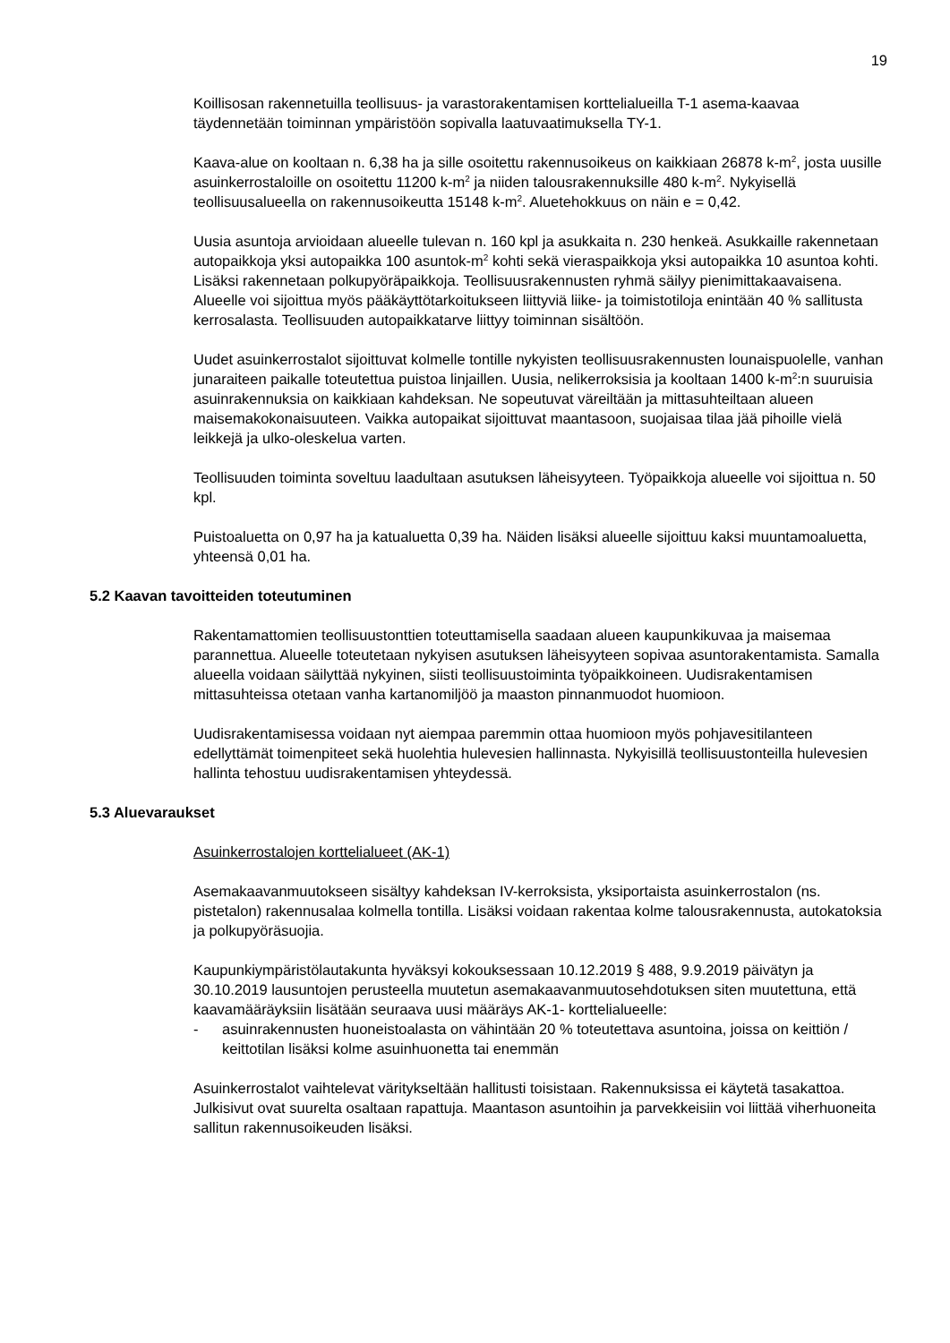19
Koillisosan rakennetuilla teollisuus- ja varastorakentamisen korttelialueilla T-1 asema-kaavaa täydennetään toiminnan ympäristöön sopivalla laatuvaatimuksella TY-1.
Kaava-alue on kooltaan n. 6,38 ha ja sille osoitettu rakennusoikeus on kaikkiaan 26878 k-m<sup>2</sup>, josta uusille asuinkerrostaloille on osoitettu 11200 k-m<sup>2</sup> ja niiden talousrakennuksille 480 k-m<sup>2</sup>. Nykyisellä teollisuusalueella on rakennusoikeutta 15148 k-m<sup>2</sup>. Aluetehokkuus on näin e = 0,42.
Uusia asuntoja arvioidaan alueelle tulevan n. 160 kpl ja asukkaita n. 230 henkeä. Asukkaille rakennetaan autopaikkoja yksi autopaikka 100 asuntok-m<sup>2</sup> kohti sekä vieraspaikkoja yksi autopaikka 10 asuntoa kohti. Lisäksi rakennetaan polkupyöräpaikkoja. Teollisuusrakennusten ryhmä säilyy pienimittakaavaisena. Alueelle voi sijoittua myös pääkäyttötarkoitukseen liittyviä liike- ja toimistotiloja enintään 40 % sallitusta kerrosalasta. Teollisuuden autopaikkatarve liittyy toiminnan sisältöön.
Uudet asuinkerrostalot sijoittuvat kolmelle tontille nykyisten teollisuusrakennusten lounaispuolelle, vanhan junaraiteen paikalle toteutettua puistoa linjaillen. Uusia, nelikerroksisia ja kooltaan 1400 k-m<sup>2</sup>:n suuruisia asuinrakennuksia on kaikkiaan kahdeksan. Ne sopeutuvat väreiltään ja mittasuhteiltaan alueen maisemakokonaisuuteen. Vaikka autopaikat sijoittuvat maantasoon, suojaisaa tilaa jää pihoille vielä leikkejä ja ulko-oleskelua varten.
Teollisuuden toiminta soveltuu laadultaan asutuksen läheisyyteen. Työpaikkoja alueelle voi sijoittua n. 50 kpl.
Puistoaluetta on 0,97 ha ja katualuetta 0,39 ha. Näiden lisäksi alueelle sijoittuu kaksi muuntamoaluetta, yhteensä 0,01 ha.
5.2 Kaavan tavoitteiden toteutuminen
Rakentamattomien teollisuustonttien toteuttamisella saadaan alueen kaupunkikuvaa ja maisemaa parannettua. Alueelle toteutetaan nykyisen asutuksen läheisyyteen sopivaa asuntorakentamista. Samalla alueella voidaan säilyttää nykyinen, siisti teollisuustoiminta työpaikkoineen. Uudisrakentamisen mittasuhteissa otetaan vanha kartanomiljöö ja maaston pinnanmuodot huomioon.
Uudisrakentamisessa voidaan nyt aiempaa paremmin ottaa huomioon myös pohjavesitilanteen edellyttämät toimenpiteet sekä huolehtia hulevesien hallinnasta. Nykyisillä teollisuustonteilla hulevesien hallinta tehostuu uudisrakentamisen yhteydessä.
5.3 Aluevaraukset
Asuinkerrostalojen korttelialueet (AK-1)
Asemakaavanmuutokseen sisältyy kahdeksan IV-kerroksista, yksiportaista asuinkerrostalon (ns. pistetalon) rakennusalaa kolmella tontilla. Lisäksi voidaan rakentaa kolme talousrakennusta, autokatoksia ja polkupyöräsuojia.
Kaupunkiympäristölautakunta hyväksyi kokouksessaan 10.12.2019 § 488, 9.9.2019 päivätyn ja 30.10.2019 lausuntojen perusteella muutetun asemakaavanmuutosehdotuksen siten muutettuna, että kaavamääräyksiin lisätään seuraava uusi määräys AK-1- korttelialueelle:
- asuinrakennusten huoneistoalasta on vähintään 20 % toteutettava asuntoina, joissa on keittiön / keittotilan lisäksi kolme asuinhuonetta tai enemmän
Asuinkerrostalot vaihtelevat väritykseltään hallitusti toisistaan. Rakennuksissa ei käytetä tasakattoa. Julkisivut ovat suurelta osaltaan rapattuja. Maantason asuntoihin ja parvekkeisiin voi liittää viherhuoneita sallitun rakennusoikeuden lisäksi.